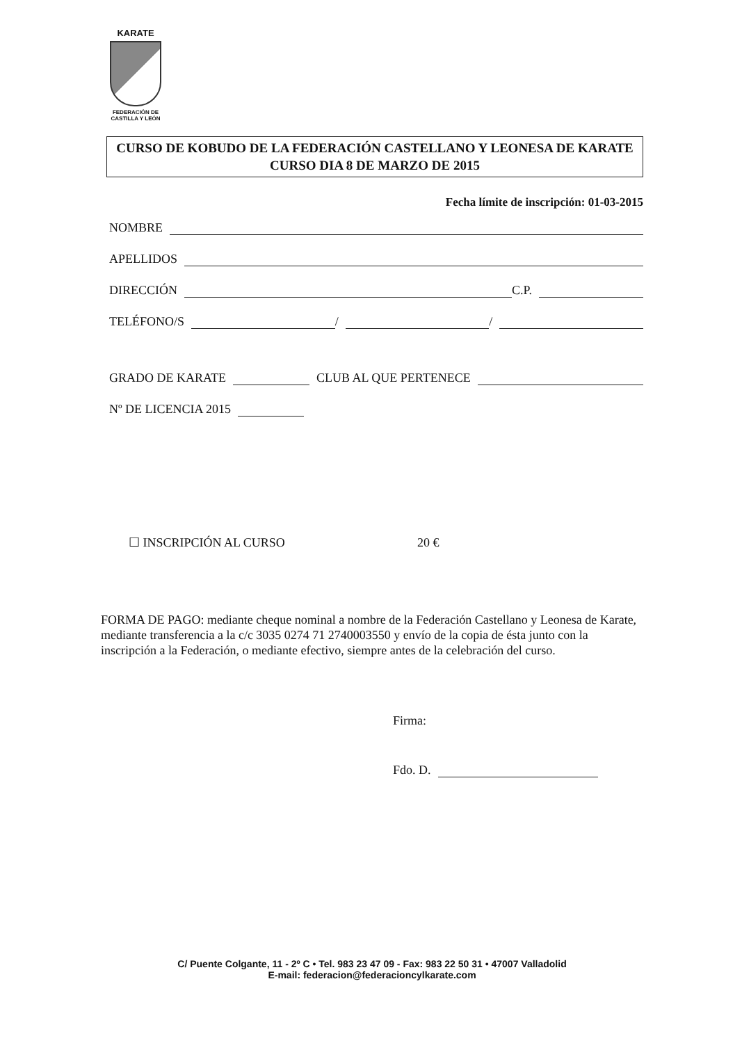KARATE
FEDERACIÓN DE CASTILLA Y LEÓN
CURSO DE KOBUDO DE LA FEDERACIÓN CASTELLANO Y LEONESA DE KARATE CURSO DIA 8 DE MARZO DE 2015
Fecha límite de inscripción: 01-03-2015
NOMBRE
APELLIDOS
DIRECCIÓN C.P.
TELÉFONO/S / /
GRADO DE KARATE CLUB AL QUE PERTENECE
Nº DE LICENCIA 2015
☐ INSCRIPCIÓN AL CURSO 20 €
FORMA DE PAGO: mediante cheque nominal a nombre de la Federación Castellano y Leonesa de Karate, mediante transferencia a la c/c 3035 0274 71 2740003550 y envío de la copia de ésta junto con la inscripción a la Federación, o mediante efectivo, siempre antes de la celebración del curso.
Firma:
Fdo. D.
C/ Puente Colgante, 11 - 2º C • Tel. 983 23 47 09 - Fax: 983 22 50 31 • 47007 Valladolid
E-mail: federacion@federacioncylkarate.com